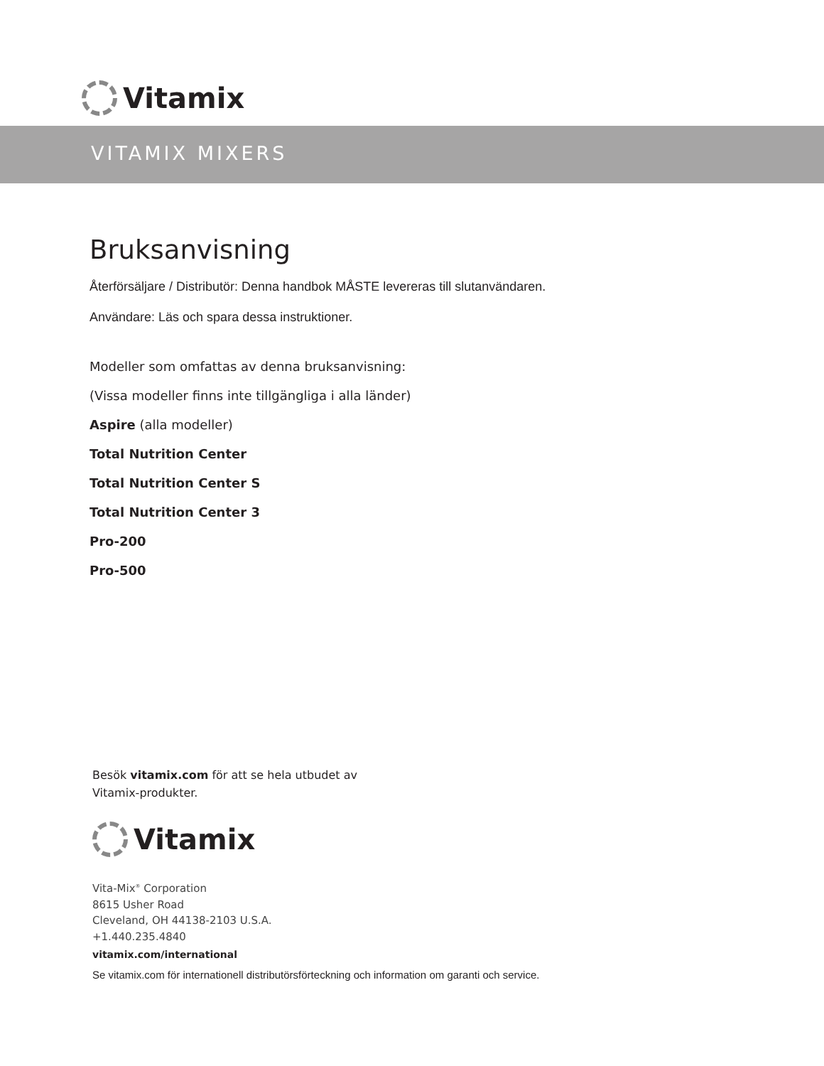Vitamix
VITAMIX MIXERS
Bruksanvisning
Återförsäljare / Distributör: Denna handbok MÅSTE levereras till slutanvändaren.
Användare: Läs och spara dessa instruktioner.
Modeller som omfattas av denna bruksanvisning:
(Vissa modeller finns inte tillgängliga i alla länder)
Aspire (alla modeller)
Total Nutrition Center
Total Nutrition Center S
Total Nutrition Center 3
Pro-200
Pro-500
Besök vitamix.com för att se hela utbudet av
Vitamix-produkter.
Vitamix
Vita-Mix<sup>®</sup> Corporation
8615 Usher Road
Cleveland, OH 44138-2103 U.S.A.
+1.440.235.4840
vitamix.com/international
Se vitamix.com för internationell distributörsförteckning och information om garanti och service.